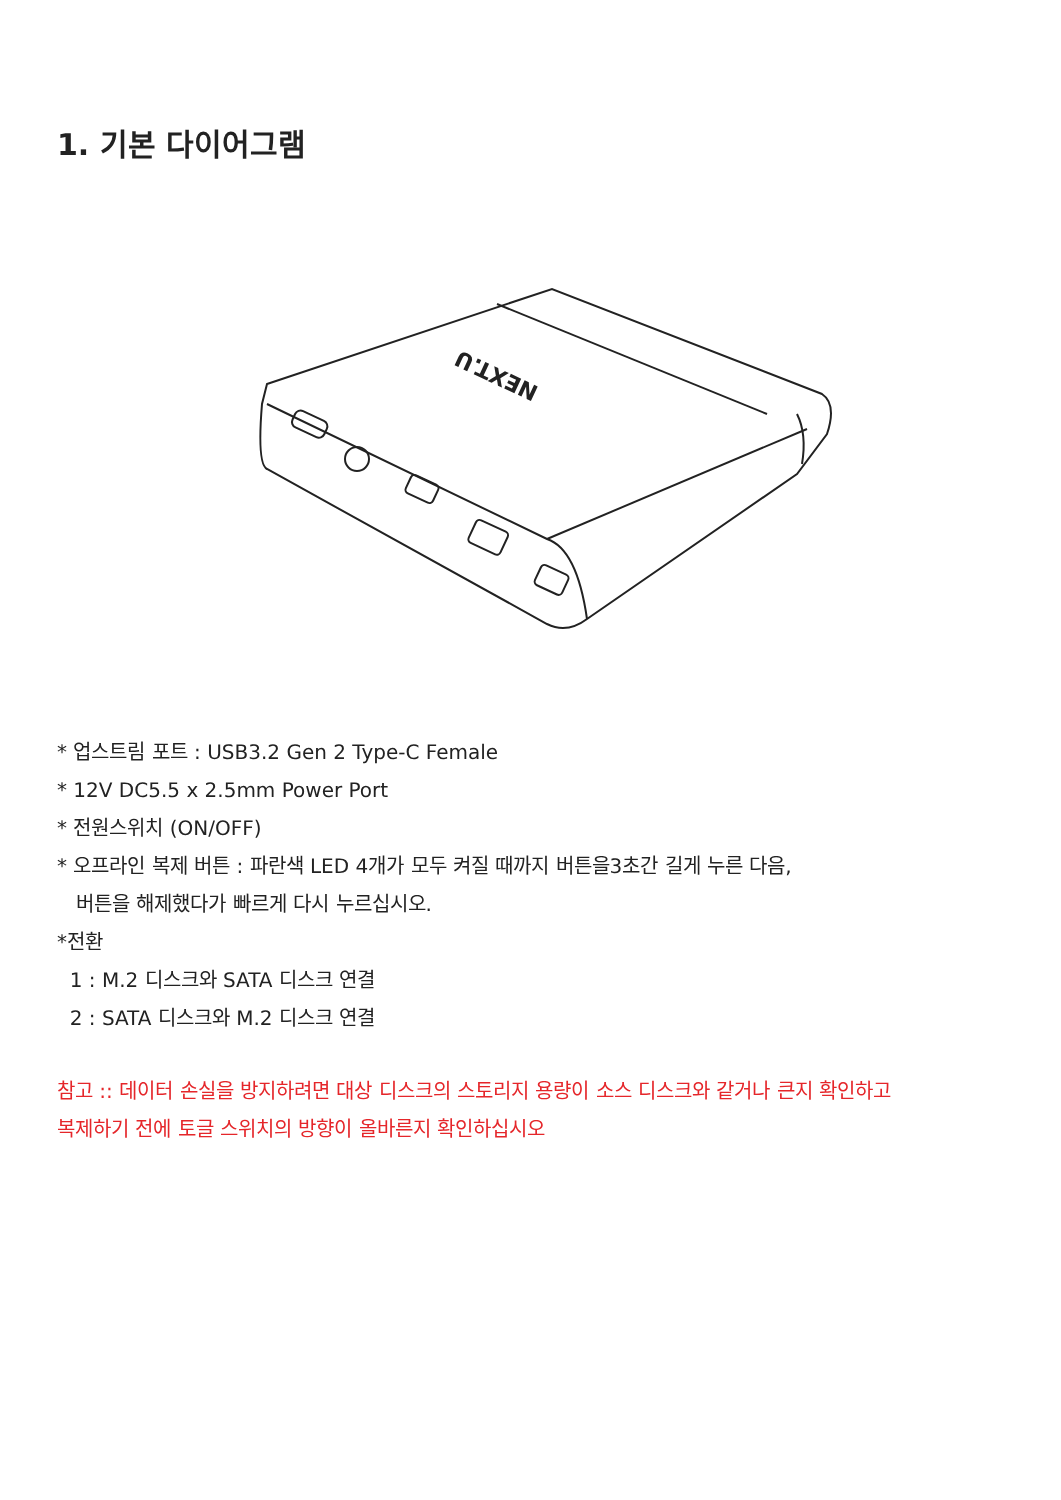1. 기본 다이어그램
NEXT.U
* 업스트림 포트 : USB3.2 Gen 2 Type-C Female
* 12V DC5.5 x 2.5mm Power Port
* 전원스위치 (ON/OFF)
* 오프라인 복제 버튼 : 파란색 LED 4개가 모두 켜질 때까지 버튼을3초간 길게 누른 다음,
버튼을 해제했다가 빠르게 다시 누르십시오.
*전환
1 : M.2 디스크와 SATA 디스크 연결
2 : SATA 디스크와 M.2 디스크 연결
참고 :: 데이터 손실을 방지하려면 대상 디스크의 스토리지 용량이 소스 디스크와 같거나 큰지 확인하고
복제하기 전에 토글 스위치의 방향이 올바른지 확인하십시오